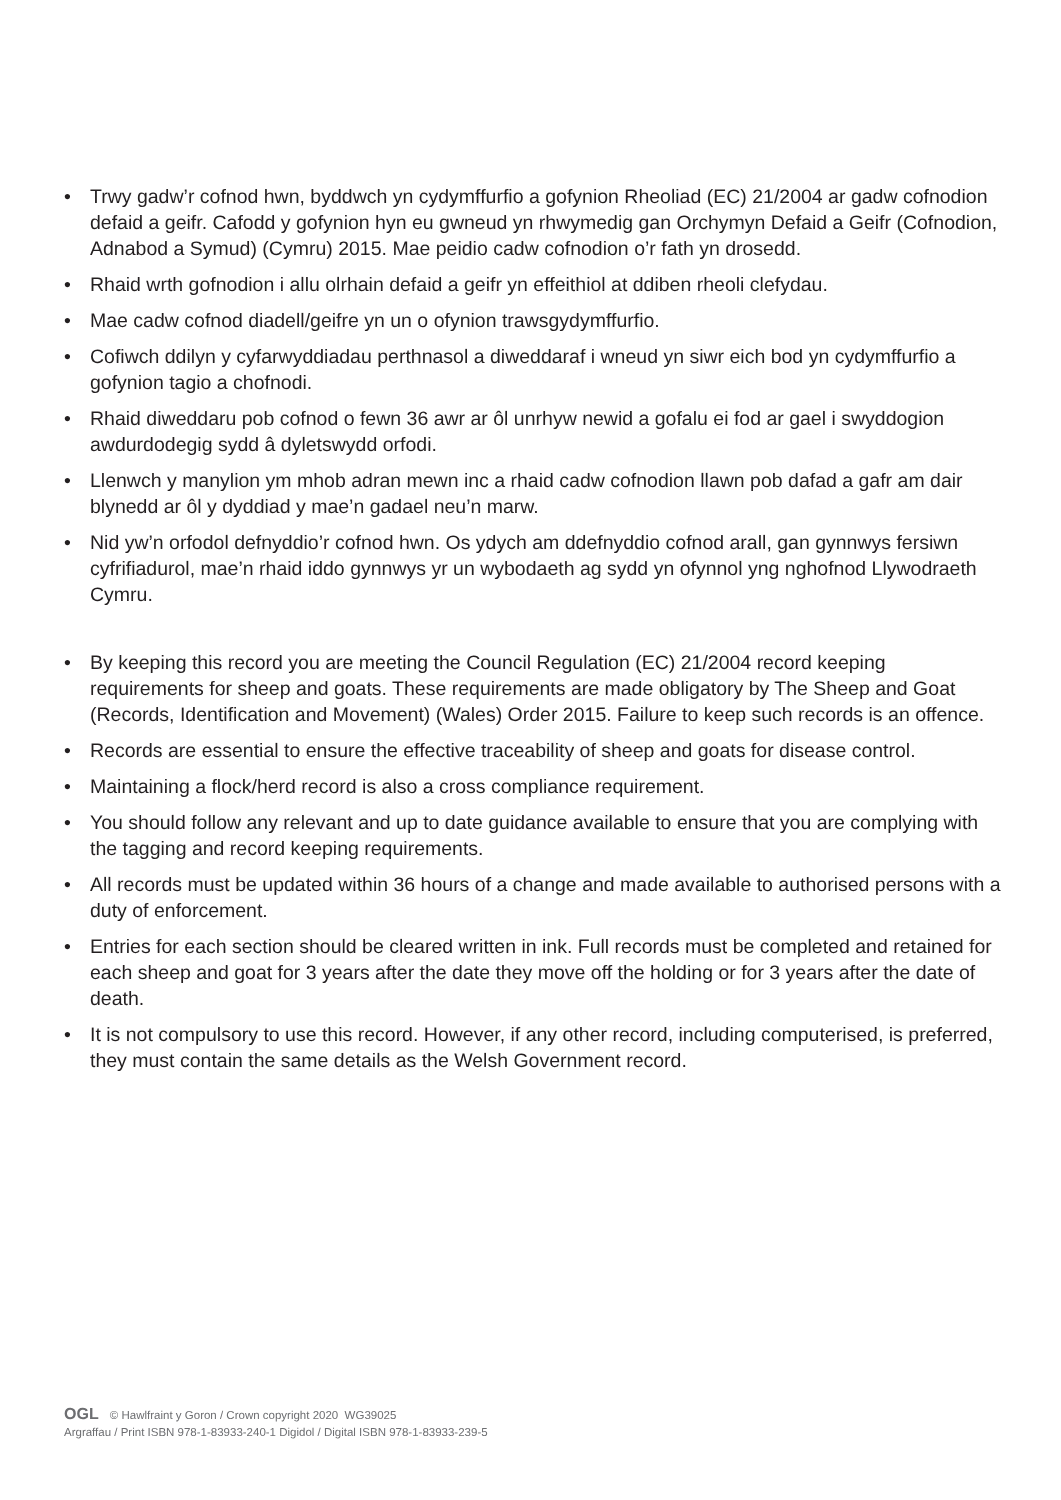• Trwy gadw’r cofnod hwn, byddwch yn cydymffurfio a gofynion Rheoliad (EC) 21/2004 ar gadw cofnodion defaid a geifr. Cafodd y gofynion hyn eu gwneud yn rhwymedig gan Orchymyn Defaid a Geifr (Cofnodion, Adnabod a Symud) (Cymru) 2015. Mae peidio cadw cofnodion o’r fath yn drosedd.
• Rhaid wrth gofnodion i allu olrhain defaid a geifr yn effeithiol at ddiben rheoli clefydau.
• Mae cadw cofnod diadell/geifre yn un o ofynion trawsgydymffurfio.
• Cofiwch ddilyn y cyfarwyddiadau perthnasol a diweddaraf i wneud yn siwr eich bod yn cydymffurfio a gofynion tagio a chofnodi.
• Rhaid diweddaru pob cofnod o fewn 36 awr ar ôl unrhyw newid a gofalu ei fod ar gael i swyddogion awdurdodegig sydd â dyletswydd orfodi.
• Llenwch y manylion ym mhob adran mewn inc a rhaid cadw cofnodion llawn pob dafad a gafr am dair blynedd ar ôl y dyddiad y mae’n gadael neu’n marw.
• Nid yw’n orfodol defnyddio’r cofnod hwn. Os ydych am ddefnyddio cofnod arall, gan gynnwys fersiwn cyfrifiadurol, mae’n rhaid iddo gynnwys yr un wybodaeth ag sydd yn ofynnol yng nghofnod Llywodraeth Cymru.
• By keeping this record you are meeting the Council Regulation (EC) 21/2004 record keeping requirements for sheep and goats. These requirements are made obligatory by The Sheep and Goat (Records, Identification and Movement) (Wales) Order 2015. Failure to keep such records is an offence.
• Records are essential to ensure the effective traceability of sheep and goats for disease control.
• Maintaining a flock/herd record is also a cross compliance requirement.
• You should follow any relevant and up to date guidance available to ensure that you are complying with the tagging and record keeping requirements.
• All records must be updated within 36 hours of a change and made available to authorised persons with a duty of enforcement.
• Entries for each section should be cleared written in ink. Full records must be completed and retained for each sheep and goat for 3 years after the date they move off the holding or for 3 years after the date of death.
• It is not compulsory to use this record. However, if any other record, including computerised, is preferred, they must contain the same details as the Welsh Government record.
OGL © Hawlfraint y Goron / Crown copyright 2020 WG39025
Argraffau / Print ISBN 978-1-83933-240-1 Digidol / Digital ISBN 978-1-83933-239-5